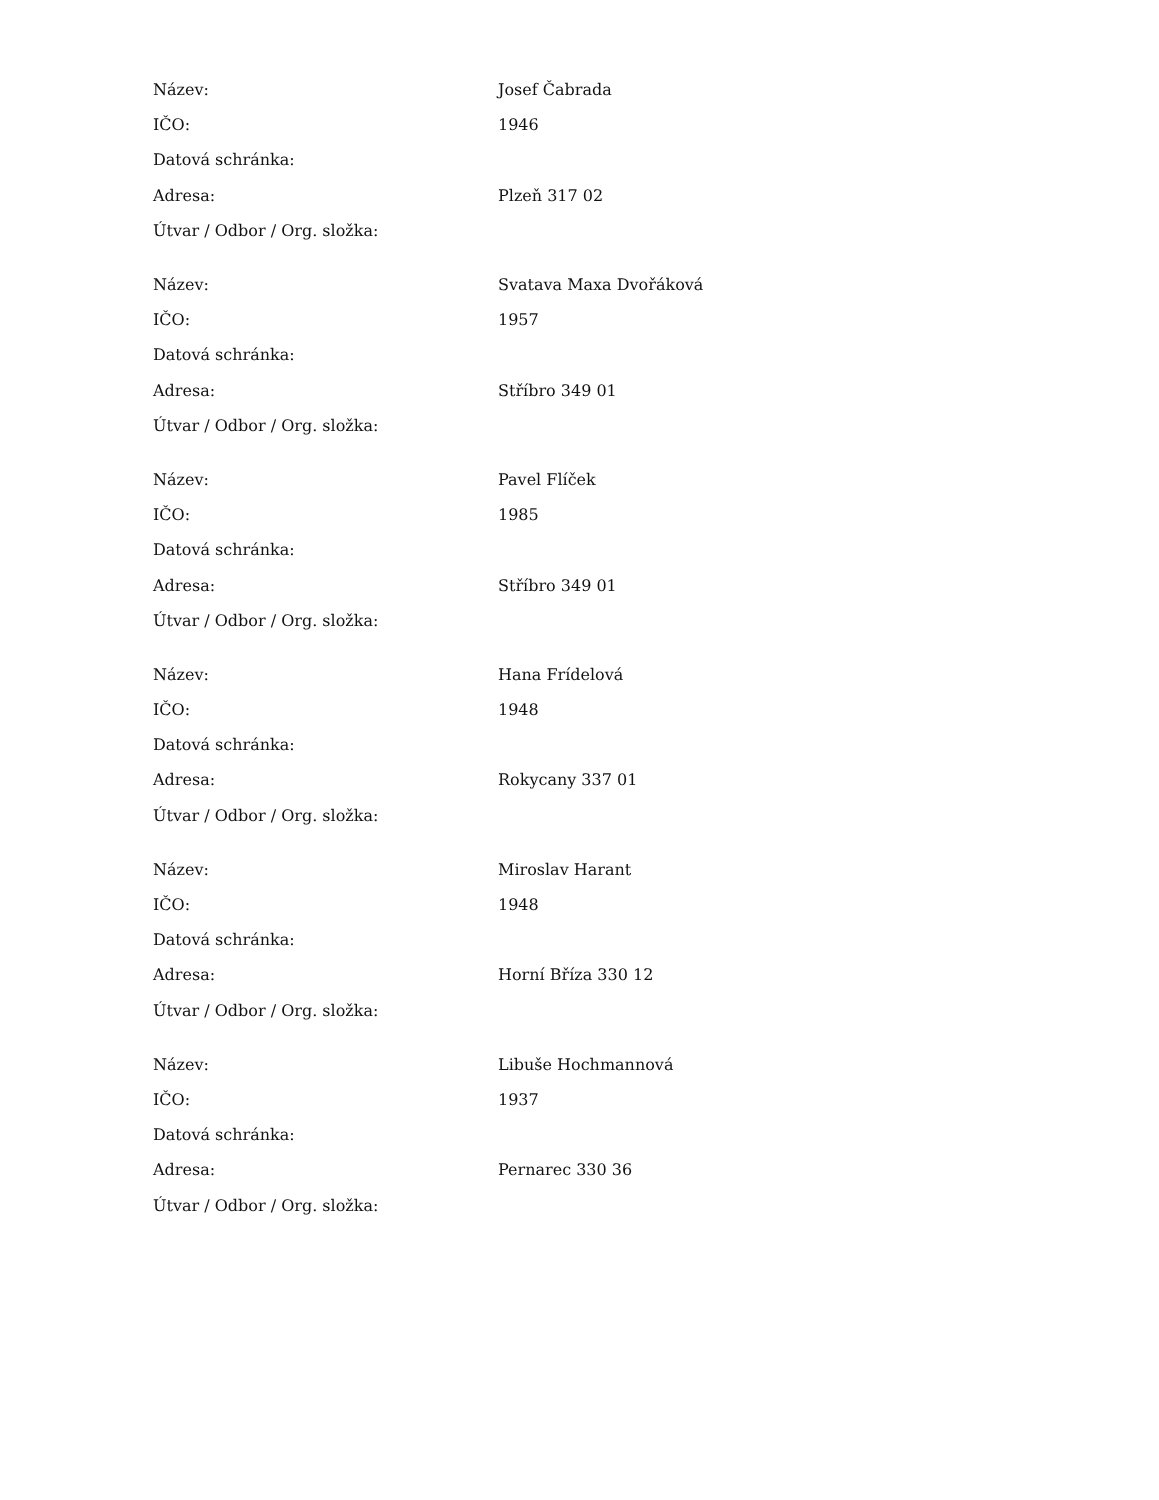| Název: | Josef Čabrada |
| IČO: | 1946 |
| Datová schránka: | |
| Adresa: | Plzeň 317 02 |
| Útvar / Odbor / Org. složka: | |
| Název: | Svatava Maxa Dvořáková |
| IČO: | 1957 |
| Datová schránka: | |
| Adresa: | Stříbro 349 01 |
| Útvar / Odbor / Org. složka: | |
| Název: | Pavel Flíček |
| IČO: | 1985 |
| Datová schránka: | |
| Adresa: | Stříbro 349 01 |
| Útvar / Odbor / Org. složka: | |
| Název: | Hana Frídelová |
| IČO: | 1948 |
| Datová schránka: | |
| Adresa: | Rokycany 337 01 |
| Útvar / Odbor / Org. složka: | |
| Název: | Miroslav Harant |
| IČO: | 1948 |
| Datová schránka: | |
| Adresa: | Horní Bříza 330 12 |
| Útvar / Odbor / Org. složka: | |
| Název: | Libuše Hochmannová |
| IČO: | 1937 |
| Datová schránka: | |
| Adresa: | Pernarec 330 36 |
| Útvar / Odbor / Org. složka: | |